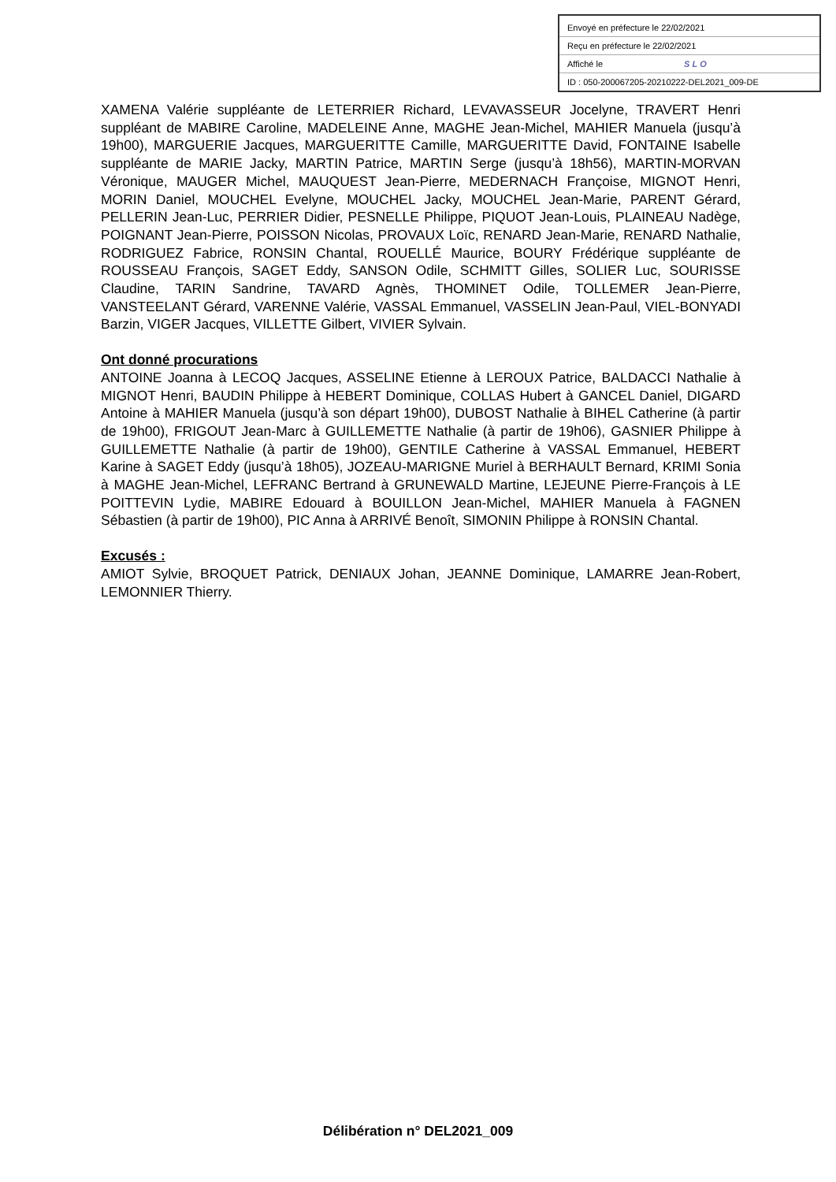Envoyé en préfecture le 22/02/2021
Reçu en préfecture le 22/02/2021
Affiché le SLO
ID : 050-200067205-20210222-DEL2021_009-DE
XAMENA Valérie suppléante de LETERRIER Richard, LEVAVASSEUR Jocelyne, TRAVERT Henri suppléant de MABIRE Caroline, MADELEINE Anne, MAGHE Jean-Michel, MAHIER Manuela (jusqu’à 19h00), MARGUERIE Jacques, MARGUERITTE Camille, MARGUERITTE David, FONTAINE Isabelle suppléante de MARIE Jacky, MARTIN Patrice, MARTIN Serge (jusqu’à 18h56), MARTIN-MORVAN Véronique, MAUGER Michel, MAUQUEST Jean-Pierre, MEDERNACH Françoise, MIGNOT Henri, MORIN Daniel, MOUCHEL Evelyne, MOUCHEL Jacky, MOUCHEL Jean-Marie, PARENT Gérard, PELLERIN Jean-Luc, PERRIER Didier, PESNELLE Philippe, PIQUOT Jean-Louis, PLAINEAU Nadège, POIGNANT Jean-Pierre, POISSON Nicolas, PROVAUX Loïc, RENARD Jean-Marie, RENARD Nathalie, RODRIGUEZ Fabrice, RONSIN Chantal, ROUELLÉ Maurice, BOURY Frédérique suppléante de ROUSSEAU François, SAGET Eddy, SANSON Odile, SCHMITT Gilles, SOLIER Luc, SOURISSE Claudine, TARIN Sandrine, TAVARD Agnès, THOMINET Odile, TOLLEMER Jean-Pierre, VANSTEELANT Gérard, VARENNE Valérie, VASSAL Emmanuel, VASSELIN Jean-Paul, VIEL-BONYADI Barzin, VIGER Jacques, VILLETTE Gilbert, VIVIER Sylvain.
Ont donné procurations
ANTOINE Joanna à LECOQ Jacques, ASSELINE Etienne à LEROUX Patrice, BALDACCI Nathalie à MIGNOT Henri, BAUDIN Philippe à HEBERT Dominique, COLLAS Hubert à GANCEL Daniel, DIGARD Antoine à MAHIER Manuela (jusqu’à son départ 19h00), DUBOST Nathalie à BIHEL Catherine (à partir de 19h00), FRIGOUT Jean-Marc à GUILLEMETTE Nathalie (à partir de 19h06), GASNIER Philippe à GUILLEMETTE Nathalie (à partir de 19h00), GENTILE Catherine à VASSAL Emmanuel, HEBERT Karine à SAGET Eddy (jusqu’à 18h05), JOZEAU-MARIGNE Muriel à BERHAULT Bernard, KRIMI Sonia à MAGHE Jean-Michel, LEFRANC Bertrand à GRUNEWALD Martine, LEJEUNE Pierre-François à LE POITTEVIN Lydie, MABIRE Edouard à BOUILLON Jean-Michel, MAHIER Manuela à FAGNEN Sébastien (à partir de 19h00), PIC Anna à ARRIVÉ Benoît, SIMONIN Philippe à RONSIN Chantal.
Excusés :
AMIOT Sylvie, BROQUET Patrick, DENIAUX Johan, JEANNE Dominique, LAMARRE Jean-Robert, LEMONNIER Thierry.
Délibération n° DEL2021_009